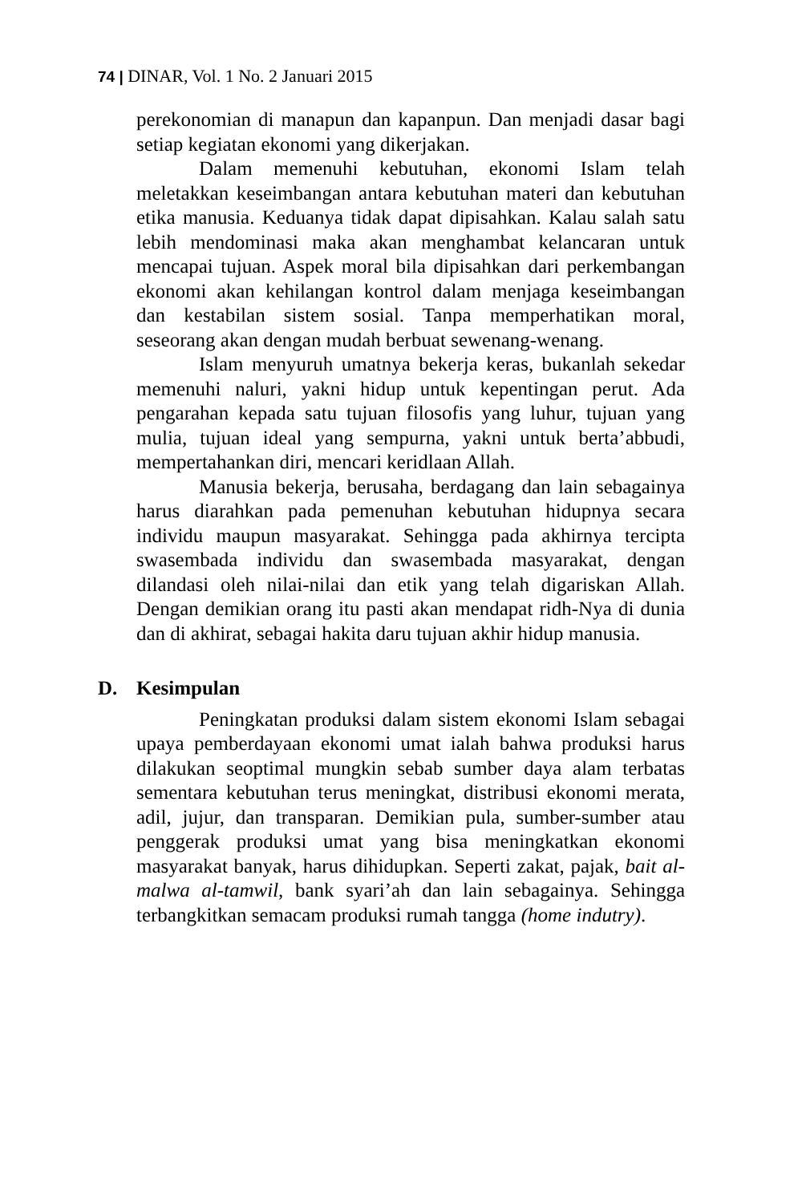74 | DINAR, Vol. 1 No. 2 Januari 2015
perekonomian di manapun dan kapanpun. Dan menjadi dasar bagi setiap kegiatan ekonomi yang dikerjakan.
Dalam memenuhi kebutuhan, ekonomi Islam telah meletakkan keseimbangan antara kebutuhan materi dan kebutuhan etika manusia. Keduanya tidak dapat dipisahkan. Kalau salah satu lebih mendominasi maka akan menghambat kelancaran untuk mencapai tujuan. Aspek moral bila dipisahkan dari perkembangan ekonomi akan kehilangan kontrol dalam menjaga keseimbangan dan kestabilan sistem sosial. Tanpa memperhatikan moral, seseorang akan dengan mudah berbuat sewenang-wenang.
Islam menyuruh umatnya bekerja keras, bukanlah sekedar memenuhi naluri, yakni hidup untuk kepentingan perut. Ada pengarahan kepada satu tujuan filosofis yang luhur, tujuan yang mulia, tujuan ideal yang sempurna, yakni untuk berta’abbudi, mempertahankan diri, mencari keridlaan Allah.
Manusia bekerja, berusaha, berdagang dan lain sebagainya harus diarahkan pada pemenuhan kebutuhan hidupnya secara individu maupun masyarakat. Sehingga pada akhirnya tercipta swasembada individu dan swasembada masyarakat, dengan dilandasi oleh nilai-nilai dan etik yang telah digariskan Allah. Dengan demikian orang itu pasti akan mendapat ridh-Nya di dunia dan di akhirat, sebagai hakita daru tujuan akhir hidup manusia.
D. Kesimpulan
Peningkatan produksi dalam sistem ekonomi Islam sebagai upaya pemberdayaan ekonomi umat ialah bahwa produksi harus dilakukan seoptimal mungkin sebab sumber daya alam terbatas sementara kebutuhan terus meningkat, distribusi ekonomi merata, adil, jujur, dan transparan. Demikian pula, sumber-sumber atau penggerak produksi umat yang bisa meningkatkan ekonomi masyarakat banyak, harus dihidupkan. Seperti zakat, pajak, bait al-malwa al-tamwil, bank syari’ah dan lain sebagainya. Sehingga terbangkitkan semacam produksi rumah tangga (home indutry).